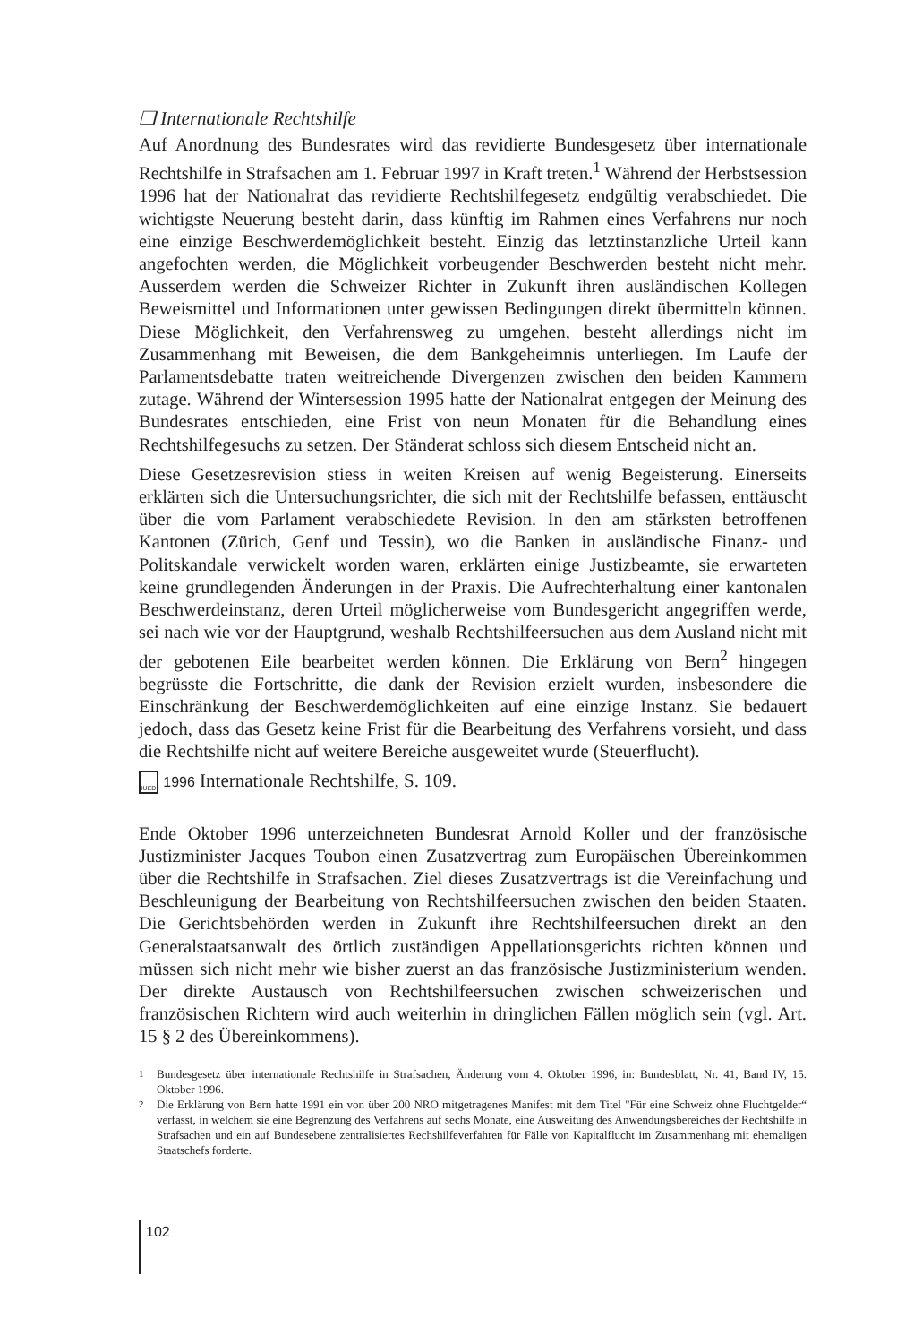❑ Internationale Rechtshilfe
Auf Anordnung des Bundesrates wird das revidierte Bundesgesetz über internationale Rechtshilfe in Strafsachen am 1. Februar 1997 in Kraft treten.<sup>1</sup> Während der Herbstsession 1996 hat der Nationalrat das revidierte Rechtshilfegesetz endgültig verabschiedet. Die wichtigste Neuerung besteht darin, dass künftig im Rahmen eines Verfahrens nur noch eine einzige Beschwerdemöglichkeit besteht. Einzig das letztinstanzliche Urteil kann angefochten werden, die Möglichkeit vorbeugender Beschwerden besteht nicht mehr. Ausserdem werden die Schweizer Richter in Zukunft ihren ausländischen Kollegen Beweismittel und Informationen unter gewissen Bedingungen direkt übermitteln können. Diese Möglichkeit, den Verfahrensweg zu umgehen, besteht allerdings nicht im Zusammenhang mit Beweisen, die dem Bankgeheimnis unterliegen. Im Laufe der Parlamentsdebatte traten weitreichende Divergenzen zwischen den beiden Kammern zutage. Während der Wintersession 1995 hatte der Nationalrat entgegen der Meinung des Bundesrates entschieden, eine Frist von neun Monaten für die Behandlung eines Rechtshilfegesuchs zu setzen. Der Ständerat schloss sich diesem Entscheid nicht an.
Diese Gesetzesrevision stiess in weiten Kreisen auf wenig Begeisterung. Einerseits erklärten sich die Untersuchungsrichter, die sich mit der Rechtshilfe befassen, enttäuscht über die vom Parlament verabschiedete Revision. In den am stärksten betroffenen Kantonen (Zürich, Genf und Tessin), wo die Banken in ausländische Finanz- und Politskandale verwickelt worden waren, erklärten einige Justizbeamte, sie erwarteten keine grundlegenden Änderungen in der Praxis. Die Aufrechterhaltung einer kantonalen Beschwerdeinstanz, deren Urteil möglicherweise vom Bundesgericht angegriffen werde, sei nach wie vor der Hauptgrund, weshalb Rechtshilfeersuchen aus dem Ausland nicht mit der gebotenen Eile bearbeitet werden können. Die Erklärung von Bern<sup>2</sup> hingegen begrüsste die Fortschritte, die dank der Revision erzielt wurden, insbesondere die Einschränkung der Beschwerdemöglichkeiten auf eine einzige Instanz. Sie bedauert jedoch, dass das Gesetz keine Frist für die Bearbeitung des Verfahrens vorsieht, und dass die Rechtshilfe nicht auf weitere Bereiche ausgeweitet wurde (Steuerflucht).
IUED 1996 Internationale Rechtshilfe, S. 109.
Ende Oktober 1996 unterzeichneten Bundesrat Arnold Koller und der französische Justizminister Jacques Toubon einen Zusatzvertrag zum Europäischen Übereinkommen über die Rechtshilfe in Strafsachen. Ziel dieses Zusatzvertrags ist die Vereinfachung und Beschleunigung der Bearbeitung von Rechtshilfeersuchen zwischen den beiden Staaten. Die Gerichtsbehörden werden in Zukunft ihre Rechtshilfeersuchen direkt an den Generalstaatsanwalt des örtlich zuständigen Appellationsgerichts richten können und müssen sich nicht mehr wie bisher zuerst an das französische Justizministerium wenden. Der direkte Austausch von Rechtshilfeersuchen zwischen schweizerischen und französischen Richtern wird auch weiterhin in dringlichen Fällen möglich sein (vgl. Art. 15 § 2 des Übereinkommens).
<sup>1</sup> Bundesgesetz über internationale Rechtshilfe in Strafsachen, Änderung vom 4. Oktober 1996, in: Bundesblatt, Nr. 41, Band IV, 15. Oktober 1996.
<sup>2</sup> Die Erklärung von Bern hatte 1991 ein von über 200 NRO mitgetragenes Manifest mit dem Titel "Für eine Schweiz ohne Fluchtgelder“ verfasst, in welchem sie eine Begrenzung des Verfahrens auf sechs Monate, eine Ausweitung des Anwendungsbereiches der Rechtshilfe in Strafsachen und ein auf Bundesebene zentralisiertes Rechshilfeverfahren für Fälle von Kapitalflucht im Zusammenhang mit ehemaligen Staatschefs forderte.
102